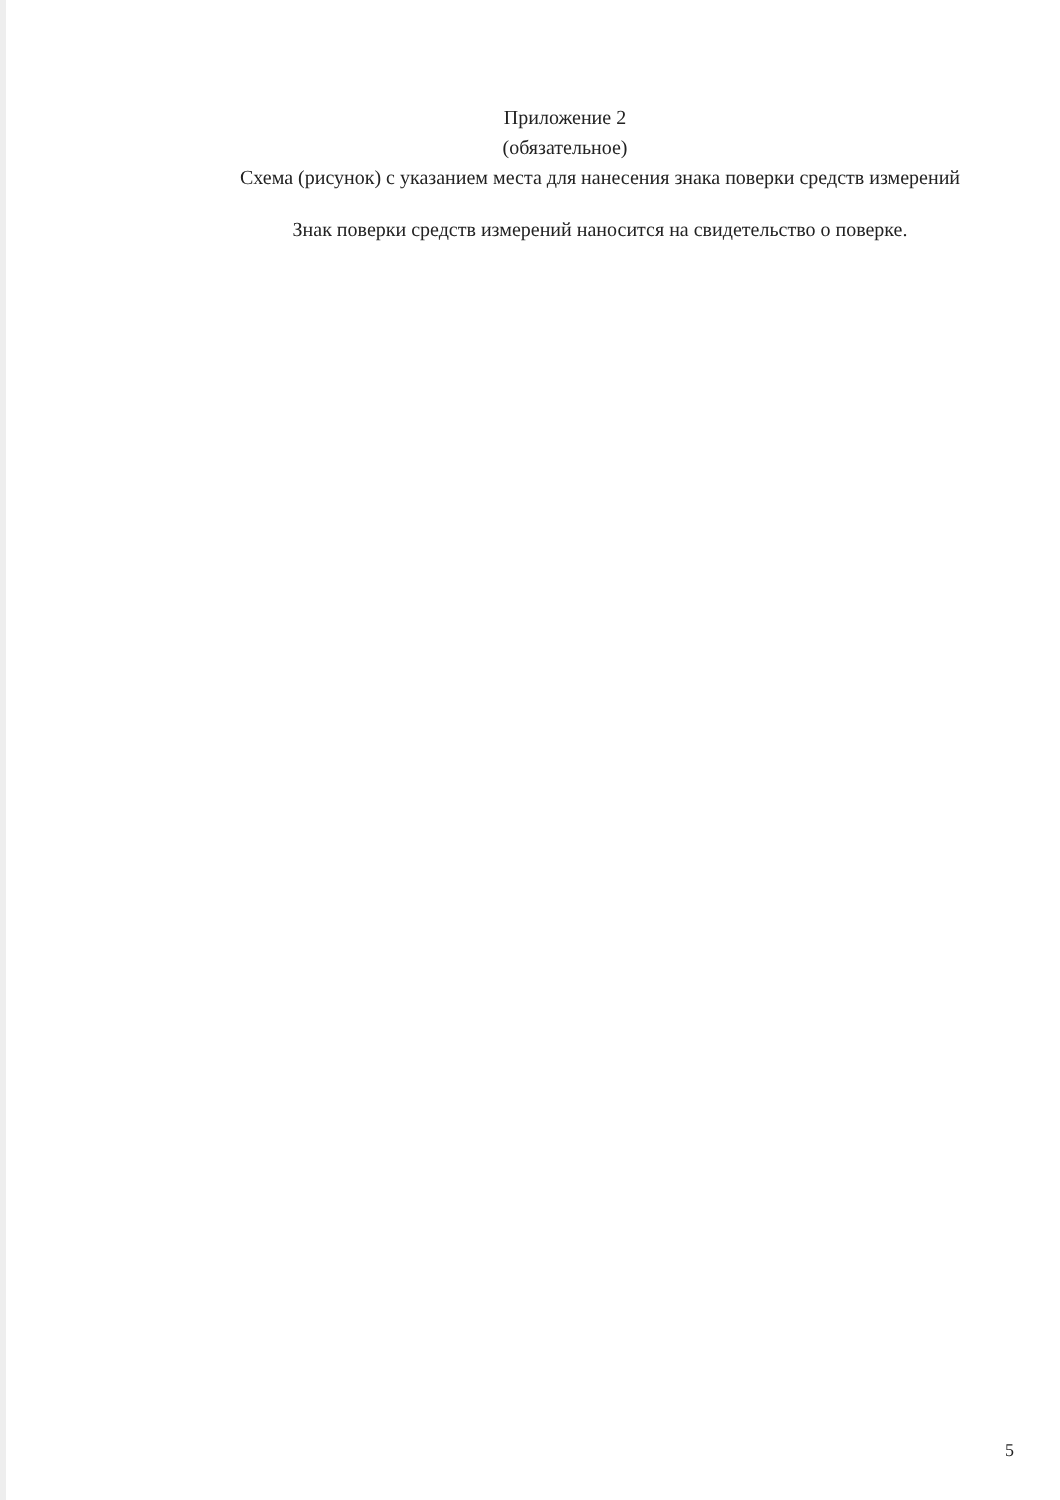Приложение 2
(обязательное)
Схема (рисунок) с указанием места для нанесения знака поверки средств измерений
Знак поверки средств измерений наносится на свидетельство о поверке.
5